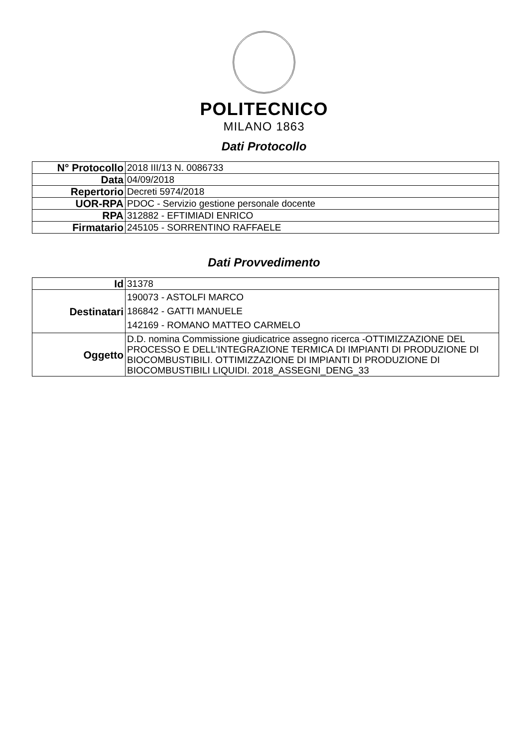POLITECNICO
MILANO 1863
Dati Protocollo
| N° Protocollo | 2018 III/13 N. 0086733 |
| Data | 04/09/2018 |
| Repertorio | Decreti 5974/2018 |
| UOR-RPA | PDOC - Servizio gestione personale docente |
| RPA | 312882 - EFTIMIADI ENRICO |
| Firmatario | 245105 - SORRENTINO RAFFAELE |
Dati Provvedimento
| Id | 31378 |
| Destinatari | 190073 - ASTOLFI MARCO 186842 - GATTI MANUELE 142169 - ROMANO MATTEO CARMELO |
| Oggetto | D.D. nomina Commissione giudicatrice assegno ricerca -OTTIMIZZAZIONE DEL PROCESSO E DELL'INTEGRAZIONE TERMICA DI IMPIANTI DI PRODUZIONE DI BIOCOMBUSTIBILI. OTTIMIZZAZIONE DI IMPIANTI DI PRODUZIONE DI BIOCOMBUSTIBILI LIQUIDI. 2018_ASSEGNI_DENG_33 |